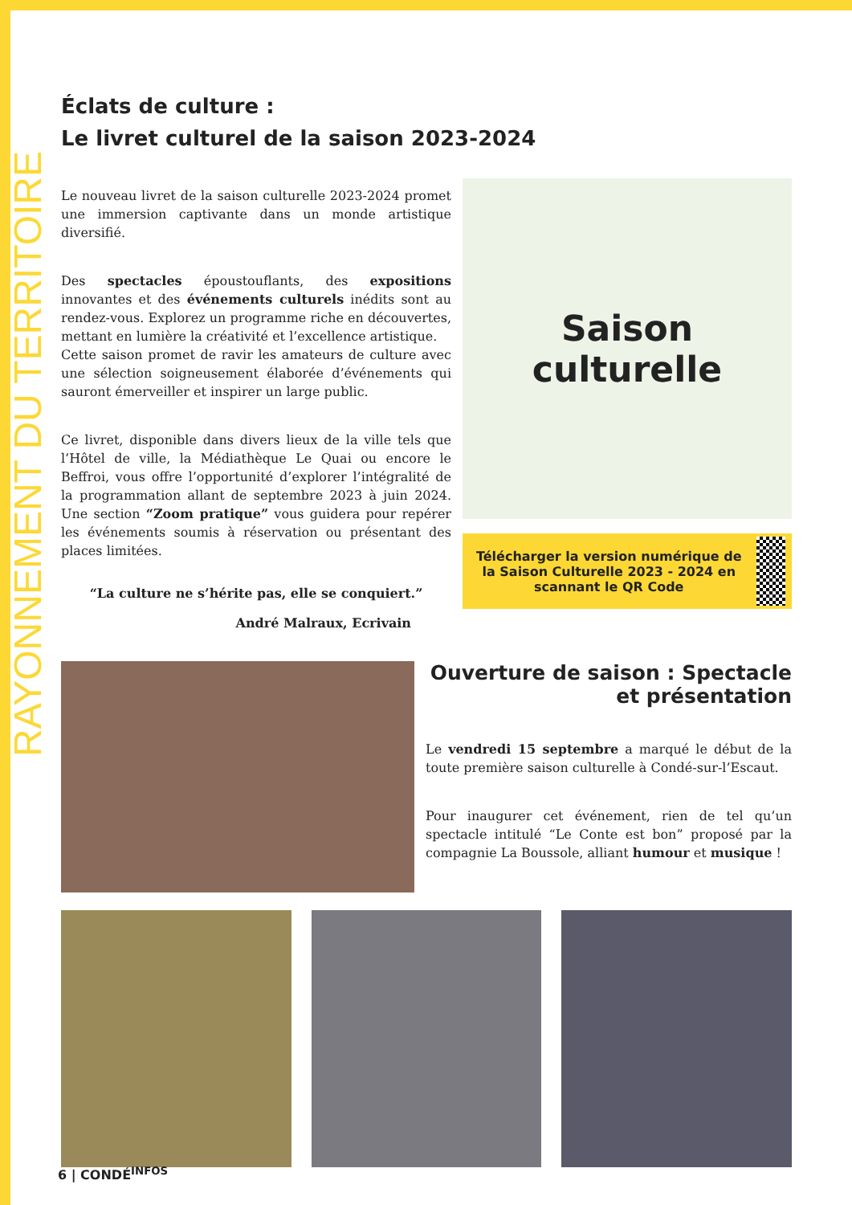RAYONNEMENT DU TERRITOIRE
Éclats de culture :
Le livret culturel de la saison 2023-2024
Le nouveau livret de la saison culturelle 2023-2024 promet une immersion captivante dans un monde artistique diversifié.
Des spectacles époustouflants, des expositions innovantes et des événements culturels inédits sont au rendez-vous. Explorez un programme riche en découvertes, mettant en lumière la créativité et l’excellence artistique.
Cette saison promet de ravir les amateurs de culture avec une sélection soigneusement élaborée d’événements qui sauront émerveiller et inspirer un large public.
Ce livret, disponible dans divers lieux de la ville tels que l’Hôtel de ville, la Médiathèque Le Quai ou encore le Beffroi, vous offre l’opportunité d’explorer l’intégralité de la programmation allant de septembre 2023 à juin 2024. Une section “Zoom pratique” vous guidera pour repérer les événements soumis à réservation ou présentant des places limitées.
“La culture ne s’hérite pas, elle se conquiert.”
André Malraux, Ecrivain
Saison
culturelle
Télécharger la version numérique de la Saison Culturelle 2023 - 2024 en scannant le QR Code
Ouverture de saison : Spectacle et présentation
Le vendredi 15 septembre a marqué le début de la toute première saison culturelle à Condé-sur-l’Escaut.
Pour inaugurer cet événement, rien de tel qu’un spectacle intitulé “Le Conte est bon” proposé par la compagnie La Boussole, alliant humour et musique !
6 | CONDÉ<sup>INFOS</sup>